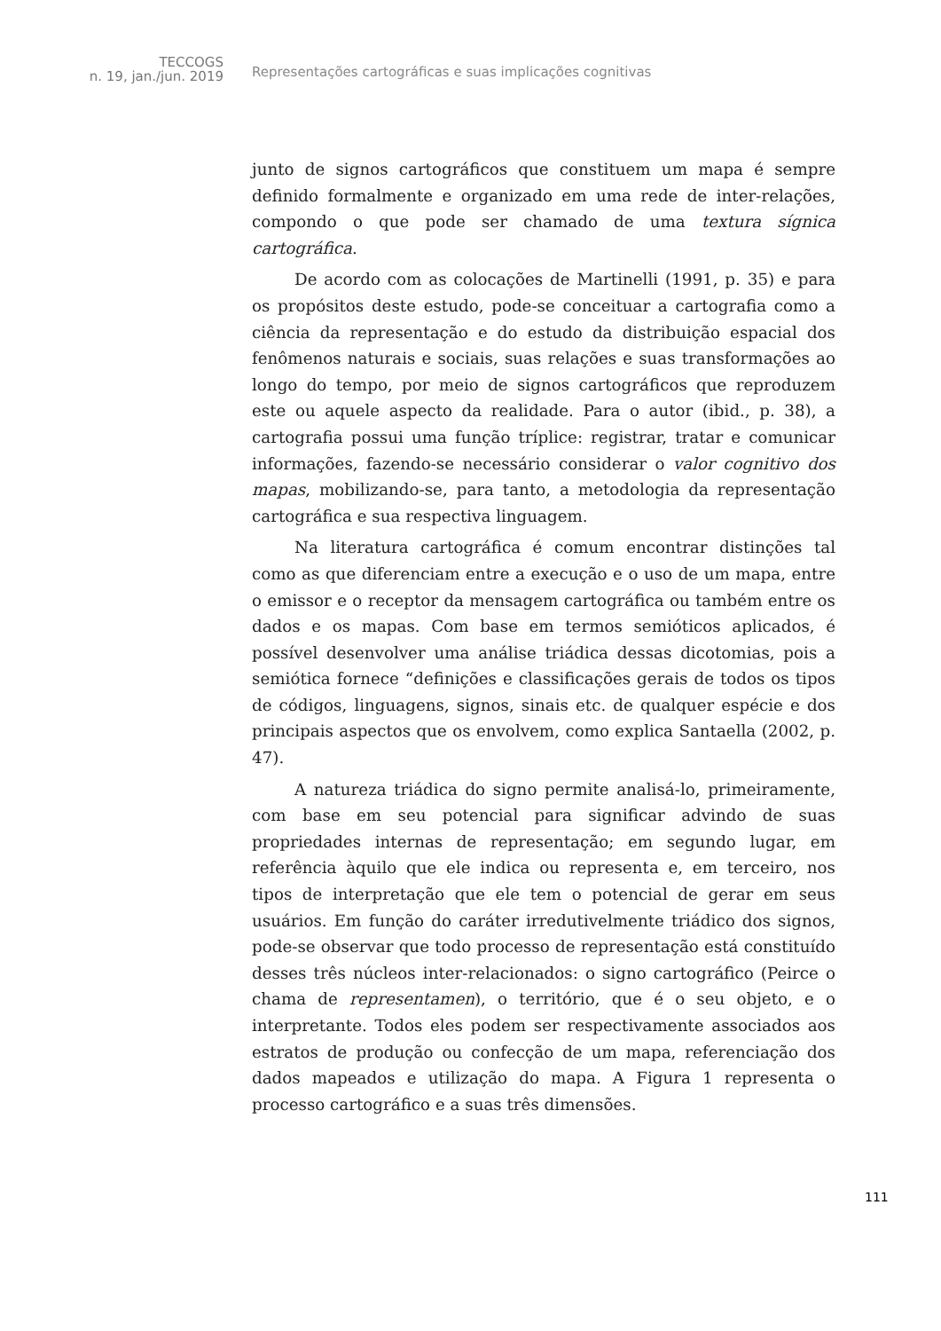TECCOGS
n. 19, jan./jun. 2019
Representações cartográficas e suas implicações cognitivas
junto de signos cartográficos que constituem um mapa é sempre definido formalmente e organizado em uma rede de inter-relações, compondo o que pode ser chamado de uma textura sígnica cartográfica.
De acordo com as colocações de Martinelli (1991, p. 35) e para os propósitos deste estudo, pode-se conceituar a cartografia como a ciência da representação e do estudo da distribuição espacial dos fenômenos naturais e sociais, suas relações e suas transformações ao longo do tempo, por meio de signos cartográficos que reproduzem este ou aquele aspecto da realidade. Para o autor (ibid., p. 38), a cartografia possui uma função tríplice: registrar, tratar e comunicar informações, fazendo-se necessário considerar o valor cognitivo dos mapas, mobilizando-se, para tanto, a metodologia da representação cartográfica e sua respectiva linguagem.
Na literatura cartográfica é comum encontrar distinções tal como as que diferenciam entre a execução e o uso de um mapa, entre o emissor e o receptor da mensagem cartográfica ou também entre os dados e os mapas. Com base em termos semióticos aplicados, é possível desenvolver uma análise triádica dessas dicotomias, pois a semiótica fornece “definições e classificações gerais de todos os tipos de códigos, linguagens, signos, sinais etc. de qualquer espécie e dos principais aspectos que os envolvem, como explica Santaella (2002, p. 47).
A natureza triádica do signo permite analisá-lo, primeiramente, com base em seu potencial para significar advindo de suas propriedades internas de representação; em segundo lugar, em referência àquilo que ele indica ou representa e, em terceiro, nos tipos de interpretação que ele tem o potencial de gerar em seus usuários. Em função do caráter irredutivelmente triádico dos signos, pode-se observar que todo processo de representação está constituído desses três núcleos inter-relacionados: o signo cartográfico (Peirce o chama de representamen), o território, que é o seu objeto, e o interpretante. Todos eles podem ser respectivamente associados aos estratos de produção ou confecção de um mapa, referenciação dos dados mapeados e utilização do mapa. A Figura 1 representa o processo cartográfico e a suas três dimensões.
111